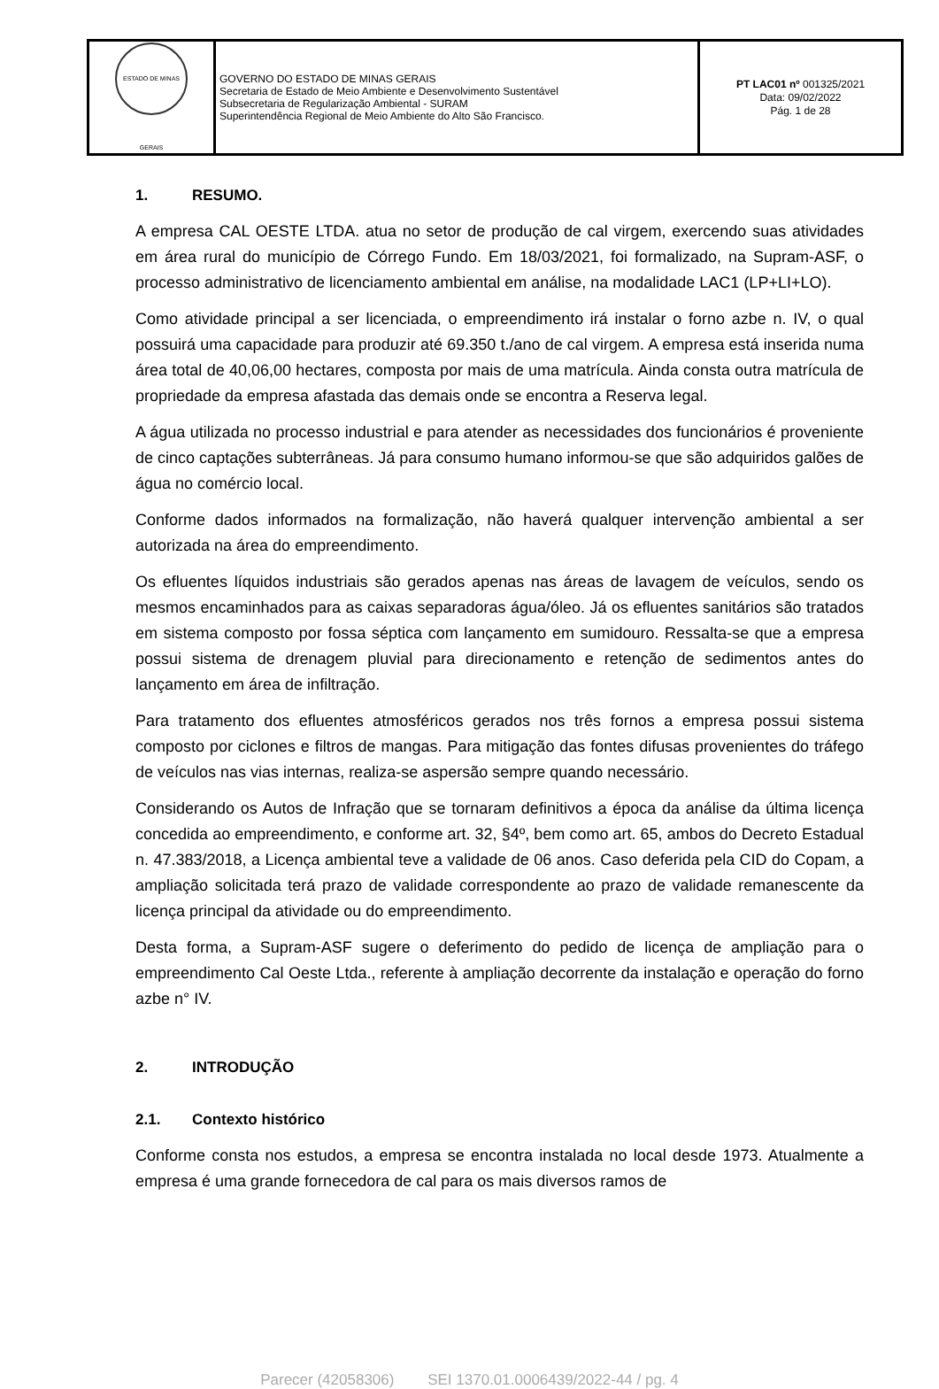| ESTADO DE MINAS GERAIS | GOVERNO DO ESTADO DE MINAS GERAIS Secretaria de Estado de Meio Ambiente e Desenvolvimento Sustentável Subsecretaria de Regularização Ambiental - SURAM Superintendência Regional de Meio Ambiente do Alto São Francisco. | PT LAC01 nº 001325/2021 Data: 09/02/2022 Pág. 1 de 28 |
1. RESUMO.
A empresa CAL OESTE LTDA. atua no setor de produção de cal virgem, exercendo suas atividades em área rural do município de Córrego Fundo. Em 18/03/2021, foi formalizado, na Supram-ASF, o processo administrativo de licenciamento ambiental em análise, na modalidade LAC1 (LP+LI+LO).
Como atividade principal a ser licenciada, o empreendimento irá instalar o forno azbe n. IV, o qual possuirá uma capacidade para produzir até 69.350 t./ano de cal virgem. A empresa está inserida numa área total de 40,06,00 hectares, composta por mais de uma matrícula. Ainda consta outra matrícula de propriedade da empresa afastada das demais onde se encontra a Reserva legal.
A água utilizada no processo industrial e para atender as necessidades dos funcionários é proveniente de cinco captações subterrâneas. Já para consumo humano informou-se que são adquiridos galões de água no comércio local.
Conforme dados informados na formalização, não haverá qualquer intervenção ambiental a ser autorizada na área do empreendimento.
Os efluentes líquidos industriais são gerados apenas nas áreas de lavagem de veículos, sendo os mesmos encaminhados para as caixas separadoras água/óleo. Já os efluentes sanitários são tratados em sistema composto por fossa séptica com lançamento em sumidouro. Ressalta-se que a empresa possui sistema de drenagem pluvial para direcionamento e retenção de sedimentos antes do lançamento em área de infiltração.
Para tratamento dos efluentes atmosféricos gerados nos três fornos a empresa possui sistema composto por ciclones e filtros de mangas. Para mitigação das fontes difusas provenientes do tráfego de veículos nas vias internas, realiza-se aspersão sempre quando necessário.
Considerando os Autos de Infração que se tornaram definitivos a época da análise da última licença concedida ao empreendimento, e conforme art. 32, §4º, bem como art. 65, ambos do Decreto Estadual n. 47.383/2018, a Licença ambiental teve a validade de 06 anos. Caso deferida pela CID do Copam, a ampliação solicitada terá prazo de validade correspondente ao prazo de validade remanescente da licença principal da atividade ou do empreendimento.
Desta forma, a Supram-ASF sugere o deferimento do pedido de licença de ampliação para o empreendimento Cal Oeste Ltda., referente à ampliação decorrente da instalação e operação do forno azbe n° IV.
2. INTRODUÇÃO
2.1. Contexto histórico
Conforme consta nos estudos, a empresa se encontra instalada no local desde 1973. Atualmente a empresa é uma grande fornecedora de cal para os mais diversos ramos de
Parecer (42058306) SEI 1370.01.0006439/2022-44 / pg. 4